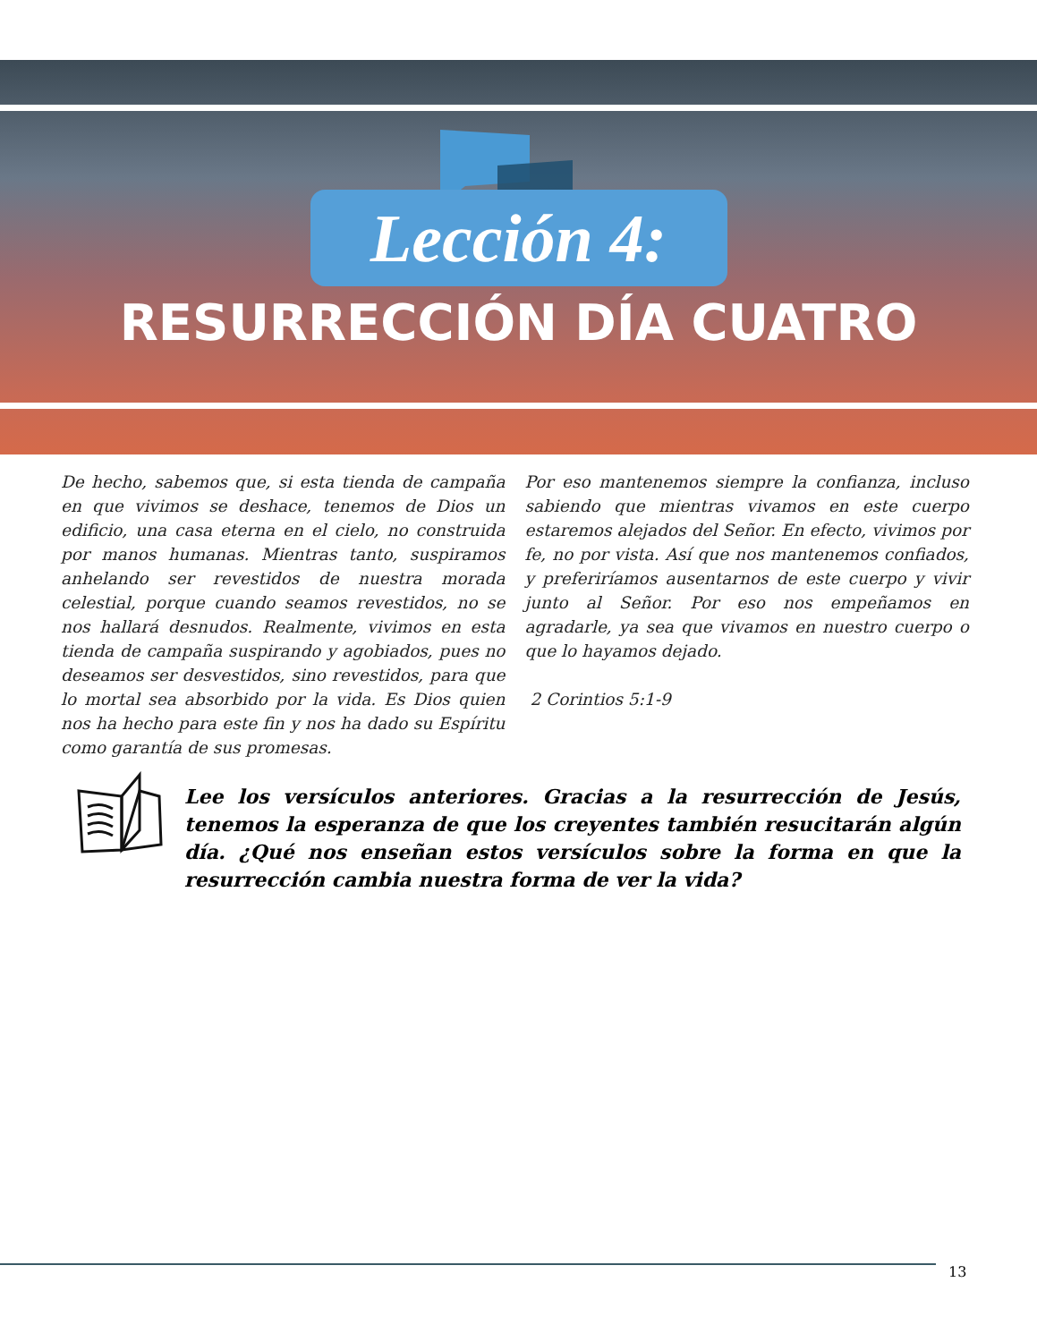Lección 4:
RESURRECCIÓN DÍA CUATRO
De hecho, sabemos que, si esta tienda de campaña en que vivimos se deshace, tenemos de Dios un edificio, una casa eterna en el cielo, no construida por manos humanas. Mientras tanto, suspiramos anhelando ser revestidos de nuestra morada celestial, porque cuando seamos revestidos, no se nos hallará desnudos. Realmente, vivimos en esta tienda de campaña suspirando y agobiados, pues no deseamos ser desvestidos, sino revestidos, para que lo mortal sea absorbido por la vida. Es Dios quien nos ha hecho para este fin y nos ha dado su Espíritu como garantía de sus promesas.
Por eso mantenemos siempre la confianza, incluso sabiendo que mientras vivamos en este cuerpo estaremos alejados del Señor. En efecto, vivimos por fe, no por vista. Así que nos mantenemos confiados, y preferiríamos ausentarnos de este cuerpo y vivir junto al Señor. Por eso nos empeñamos en agradarle, ya sea que vivamos en nuestro cuerpo o que lo hayamos dejado.
2 Corintios 5:1-9
Lee los versículos anteriores. Gracias a la resurrección de Jesús, tenemos la esperanza de que los creyentes también resucitarán algún día. ¿Qué nos enseñan estos versículos sobre la forma en que la resurrección cambia nuestra forma de ver la vida?
13